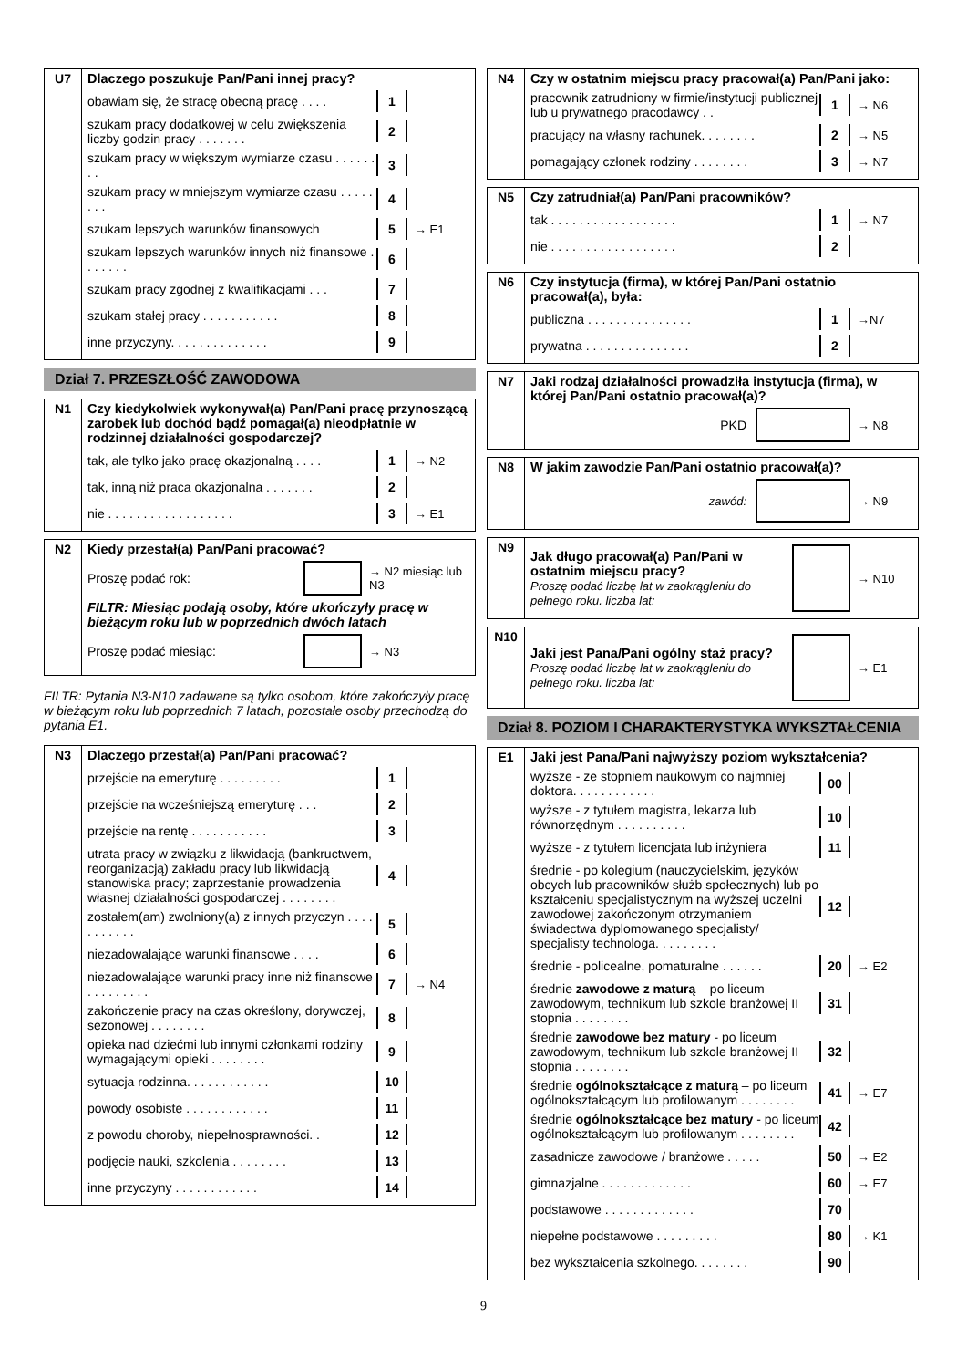| U7 | Dlaczego poszukuje Pan/Pani innej pracy? obawiam się, że stracę obecną pracę . . . . 1 szukam pracy dodatkowej w celu zwiększenia liczby godzin pracy . . . . . . . 2 szukam pracy w większym wymiarze czasu . . . . . . . . 3 szukam pracy w mniejszym wymiarze czasu . . . . . . . . 4 szukam lepszych warunków finansowych 5 → E1 szukam lepszych warunków innych niż finansowe . . . . . . . 6 szukam pracy zgodnej z kwalifikacjami . . . 7 szukam stałej pracy . . . . . . . . . . . 8 inne przyczyny. . . . . . . . . . . . . . 9 |
Dział 7. PRZESZŁOŚĆ ZAWODOWA
| N1 | Czy kiedykolwiek wykonywał(a) Pan/Pani pracę przynoszącą zarobek lub dochód bądź pomagał(a) nieodpłatnie w rodzinnej działalności gospodarczej? tak, ale tylko jako pracę okazjonalną . . . . 1 → N2 tak, inną niż praca okazjonalna . . . . . . . 2 nie . . . . . . . . . . . . . . . . . . 3 → E1 |
| N2 | Kiedy przestał(a) Pan/Pani pracować? Proszę podać rok: → N2 miesiąc lub N3 FILTR: Miesiąc podają osoby, które ukończyły pracę w bieżącym roku lub w poprzednich dwóch latach Proszę podać miesiąc: → N3 |
FILTR: Pytania N3-N10 zadawane są tylko osobom, które zakończyły pracę w bieżącym roku lub poprzednich 7 latach, pozostałe osoby przechodzą do pytania E1.
| N3 | Dlaczego przestał(a) Pan/Pani pracować? przejście na emeryturę . . . . . . . . . 1 przejście na wcześniejszą emeryturę . . . 2 przejście na rentę . . . . . . . . . . . 3 utrata pracy w związku z likwidacją (bankructwem, reorganizacją) zakładu pracy lub likwidacją stanowiska pracy; zaprzestanie prowadzenia własnej działalności gospodarczej . . . . . . . . 4 zostałem(am) zwolniony(a) z innych przyczyn . . . . . . . . . . . 5 niezadowalające warunki finansowe . . . . 6 niezadowalające warunki pracy inne niż finansowe . . . . . . . . . 7 → N4 zakończenie pracy na czas określony, dorywczej, sezonowej . . . . . . . . 8 opieka nad dziećmi lub innymi członkami rodziny wymagającymi opieki . . . . . . . . 9 sytuacja rodzinna. . . . . . . . . . . . 10 powody osobiste . . . . . . . . . . . . 11 z powodu choroby, niepełnosprawności. . 12 podjęcie nauki, szkolenia . . . . . . . . 13 inne przyczyny . . . . . . . . . . . . 14 |
| N4 | Czy w ostatnim miejscu pracy pracował(a) Pan/Pani jako: pracownik zatrudniony w firmie/instytucji publicznej lub u prywatnego pracodawcy . . 1 → N6 pracujący na własny rachunek. . . . . . . . 2 → N5 pomagający członek rodziny . . . . . . . . 3 → N7 |
| N5 | Czy zatrudniał(a) Pan/Pani pracowników? tak . . . . . . . . . . . . . . . . . . 1 → N7 nie . . . . . . . . . . . . . . . . . . 2 |
| N6 | Czy instytucja (firma), w której Pan/Pani ostatnio pracował(a), była: publiczna . . . . . . . . . . . . . . . 1 →N7 prywatna . . . . . . . . . . . . . . . 2 |
| N7 | Jaki rodzaj działalności prowadziła instytucja (firma), w której Pan/Pani ostatnio pracował(a)? PKD → N8 |
| N8 | W jakim zawodzie Pan/Pani ostatnio pracował(a)? zawód: → N9 |
| N9 | Jak długo pracował(a) Pan/Pani w ostatnim miejscu pracy? Proszę podać liczbę lat w zaokrągleniu do pełnego roku. liczba lat: → N10 |
| N10 | Jaki jest Pana/Pani ogólny staż pracy? Proszę podać liczbę lat w zaokrągleniu do pełnego roku. liczba lat: → E1 |
Dział 8. POZIOM I CHARAKTERYSTYKA WYKSZTAŁCENIA
| E1 | Jaki jest Pana/Pani najwyższy poziom wykształcenia? wyższe - ze stopniem naukowym co najmniej doktora. . . . . . . . . . . . 00 wyższe - z tytułem magistra, lekarza lub równorzędnym . . . . . . . . . . 10 wyższe - z tytułem licencjata lub inżyniera 11 średnie - po kolegium (nauczycielskim, języków obcych lub pracowników służb społecznych) lub po kształceniu specjalistycznym na wyższej uczelni zawodowej zakończonym otrzymaniem świadectwa dyplomowanego specjalisty/ specjalisty technologa. . . . . . . . . 12 średnie - policealne, pomaturalne . . . . . . 20 → E2 średnie zawodowe z maturą – po liceum zawodowym, technikum lub szkole branżowej II stopnia . . . . . . . . 31 średnie zawodowe bez matury - po liceum zawodowym, technikum lub szkole branżowej II stopnia . . . . . . . . 32 średnie ogólnokształcące z maturą – po liceum ogólnokształcącym lub profilowanym . . . . . . . . 41 → E7 średnie ogólnokształcące bez matury - po liceum ogólnokształcącym lub profilowanym . . . . . . . . 42 zasadnicze zawodowe / branżowe . . . . . 50 → E2 gimnazjalne . . . . . . . . . . . . . 60 → E7 podstawowe . . . . . . . . . . . . . 70 niepełne podstawowe . . . . . . . . . 80 → K1 bez wykształcenia szkolnego. . . . . . . . 90 |
9